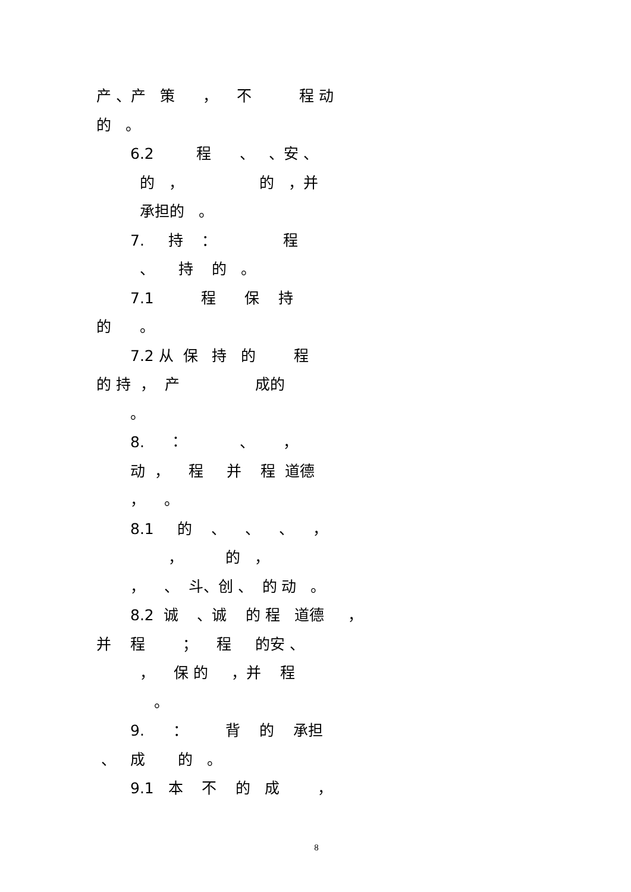产 、产 策 ， 不 程 动
的 。
6.2 程 、 、安 、
的 ， 的 ，并
承担的 。
7. 持 ： 程
、 持 的 。
7.1 程 保 持
的 。
7.2 从 保 持 的 程
的 持 ， 产 成的
。
8. ： 、 ，
动 ， 程 并 程 道德
， 。
8.1 的 、 、 、 ，
， 的 ，
， 、 斗、创 、 的 动 。
8.2 诚 、诚 的 程 道德 ，
并 程 ； 程 的安 、
， 保 的 ，并 程
。
9. ： 背 的 承担
、 成 的 。
9.1 本 不 的 成 ，
8